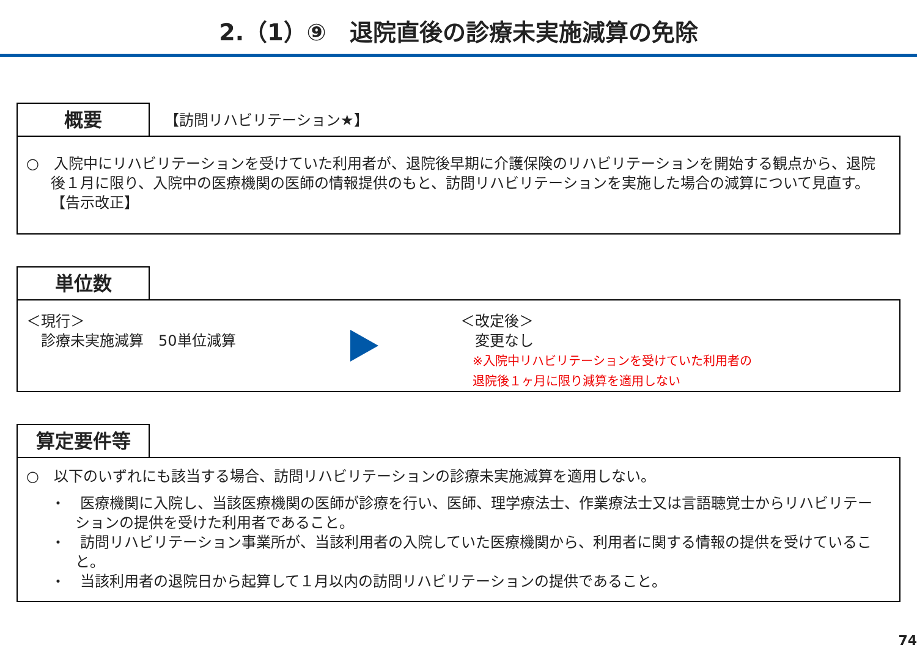2.（1）⑨　退院直後の診療未実施減算の免除
概要
【訪問リハビリテーション★】
○　入院中にリハビリテーションを受けていた利用者が、退院後早期に介護保険のリハビリテーションを開始する観点から、退院後１月に限り、入院中の医療機関の医師の情報提供のもと、訪問リハビリテーションを実施した場合の減算について見直す。【告示改正】
単位数
＜現行＞
　診療未実施減算　50単位減算
＜改定後＞
　変更なし
　※入院中リハビリテーションを受けていた利用者の
　退院後１ヶ月に限り減算を適用しない
算定要件等
○　以下のいずれにも該当する場合、訪問リハビリテーションの診療未実施減算を適用しない。
・　医療機関に入院し、当該医療機関の医師が診療を行い、医師、理学療法士、作業療法士又は言語聴覚士からリハビリテーションの提供を受けた利用者であること。
・　訪問リハビリテーション事業所が、当該利用者の入院していた医療機関から、利用者に関する情報の提供を受けていること。
・　当該利用者の退院日から起算して１月以内の訪問リハビリテーションの提供であること。
74